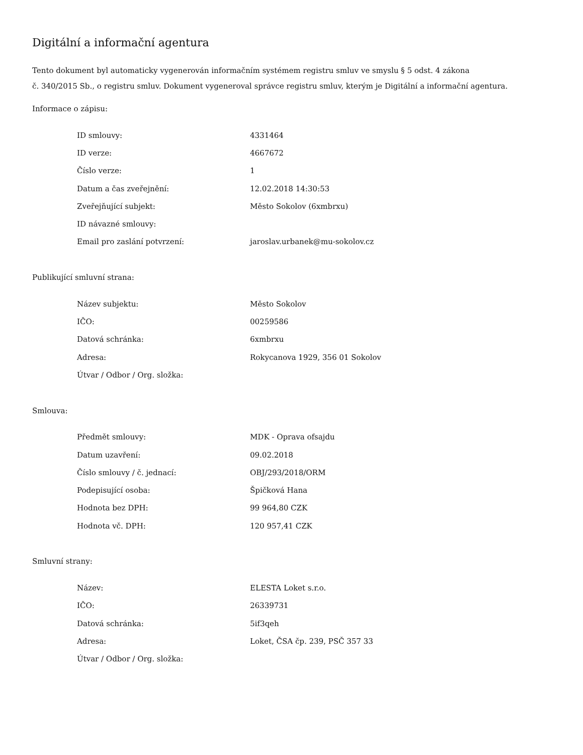Digitální a informační agentura
Tento dokument byl automaticky vygenerován informačním systémem registru smluv ve smyslu § 5 odst. 4 zákona
č. 340/2015 Sb., o registru smluv. Dokument vygeneroval správce registru smluv, kterým je Digitální a informační agentura.
Informace o zápisu:
| ID smlouvy: | 4331464 |
| ID verze: | 4667672 |
| Číslo verze: | 1 |
| Datum a čas zveřejnění: | 12.02.2018 14:30:53 |
| Zveřejňující subjekt: | Město Sokolov (6xmbrxu) |
| ID návazné smlouvy: | |
| Email pro zaslání potvrzení: | jaroslav.urbanek@mu-sokolov.cz |
Publikující smluvní strana:
| Název subjektu: | Město Sokolov |
| IČO: | 00259586 |
| Datová schránka: | 6xmbrxu |
| Adresa: | Rokycanova 1929, 356 01 Sokolov |
| Útvar / Odbor / Org. složka: | |
Smlouva:
| Předmět smlouvy: | MDK - Oprava ofsajdu |
| Datum uzavření: | 09.02.2018 |
| Číslo smlouvy / č. jednací: | OBJ/293/2018/ORM |
| Podepisující osoba: | Špičková Hana |
| Hodnota bez DPH: | 99 964,80 CZK |
| Hodnota vč. DPH: | 120 957,41 CZK |
Smluvní strany:
| Název: | ELESTA Loket s.r.o. |
| IČO: | 26339731 |
| Datová schránka: | 5if3qeh |
| Adresa: | Loket, ČSA čp. 239, PSČ 357 33 |
| Útvar / Odbor / Org. složka: | |